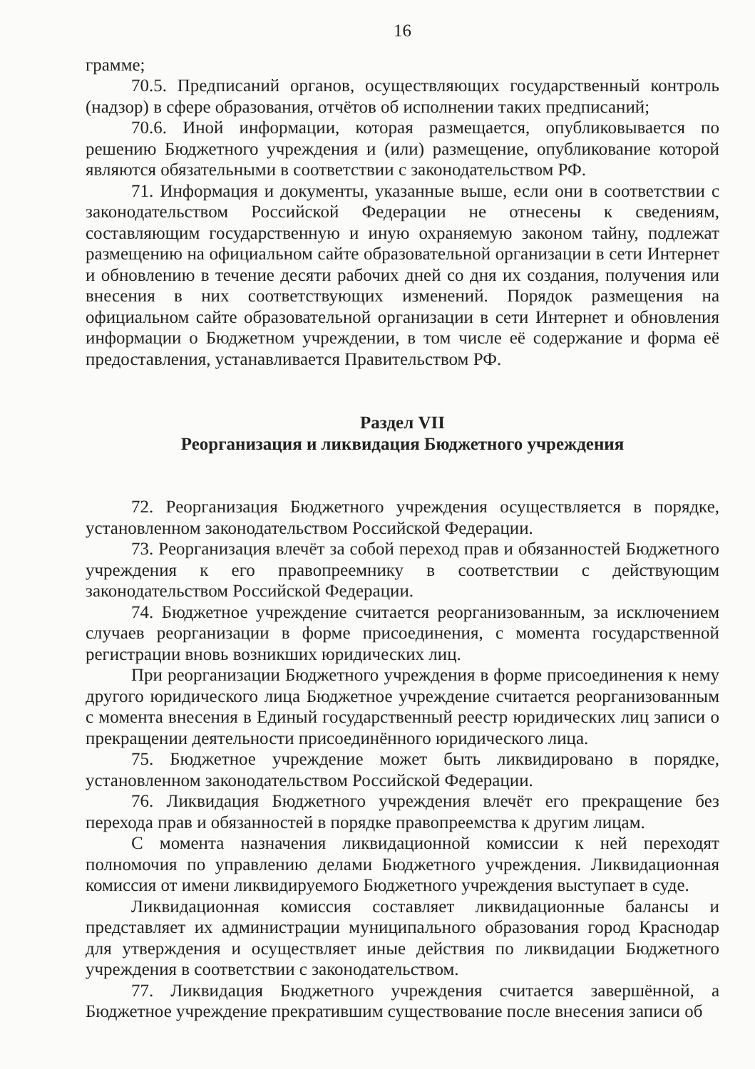16
грамме;
70.5. Предписаний органов, осуществляющих государственный контроль (надзор) в сфере образования, отчётов об исполнении таких предписаний;
70.6. Иной информации, которая размещается, опубликовывается по решению Бюджетного учреждения и (или) размещение, опубликование которой являются обязательными в соответствии с законодательством РФ.
71. Информация и документы, указанные выше, если они в соответствии с законодательством Российской Федерации не отнесены к сведениям, составляющим государственную и иную охраняемую законом тайну, подлежат размещению на официальном сайте образовательной организации в сети Интернет и обновлению в течение десяти рабочих дней со дня их создания, получения или внесения в них соответствующих изменений. Порядок размещения на официальном сайте образовательной организации в сети Интернет и обновления информации о Бюджетном учреждении, в том числе её содержание и форма её предоставления, устанавливается Правительством РФ.
Раздел VII
Реорганизация и ликвидация Бюджетного учреждения
72. Реорганизация Бюджетного учреждения осуществляется в порядке, установленном законодательством Российской Федерации.
73. Реорганизация влечёт за собой переход прав и обязанностей Бюджетного учреждения к его правопреемнику в соответствии с действующим законодательством Российской Федерации.
74. Бюджетное учреждение считается реорганизованным, за исключением случаев реорганизации в форме присоединения, с момента государственной регистрации вновь возникших юридических лиц.
При реорганизации Бюджетного учреждения в форме присоединения к нему другого юридического лица Бюджетное учреждение считается реорганизованным с момента внесения в Единый государственный реестр юридических лиц записи о прекращении деятельности присоединённого юридического лица.
75. Бюджетное учреждение может быть ликвидировано в порядке, установленном законодательством Российской Федерации.
76. Ликвидация Бюджетного учреждения влечёт его прекращение без перехода прав и обязанностей в порядке правопреемства к другим лицам.
С момента назначения ликвидационной комиссии к ней переходят полномочия по управлению делами Бюджетного учреждения. Ликвидационная комиссия от имени ликвидируемого Бюджетного учреждения выступает в суде.
Ликвидационная комиссия составляет ликвидационные балансы и представляет их администрации муниципального образования город Краснодар для утверждения и осуществляет иные действия по ликвидации Бюджетного учреждения в соответствии с законодательством.
77. Ликвидация Бюджетного учреждения считается завершённой, а Бюджетное учреждение прекратившим существование после внесения записи об